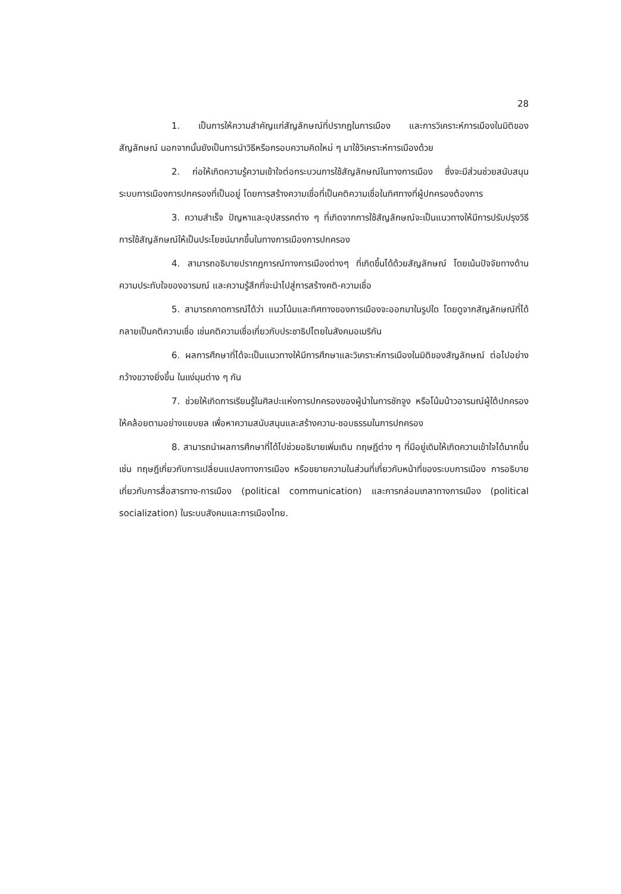28
1. เป็นการให้ความสำคัญแก่สัญลักษณ์ที่ปรากฏในการเมือง และการวิเคราะห์การเมืองในมิติของสัญลักษณ์ นอกจากนั้นยังเป็นการนำวิธีหรือกรอบความคิดใหม่ ๆ มาใช้วิเคราะห์การเมืองด้วย
2. ก่อให้เกิดความรู้ความเข้าใจต่อกระบวนการใช้สัญลักษณ์ในทางการเมือง ซึ่งจะมีส่วนช่วยสนับสนุน ระบบการเมืองการปกครองที่เป็นอยู่ โดยการสร้างความเชื่อที่เป็นคติความเชื่อในทิศทางที่ผู้ปกครองต้องการ
3. ความสำเร็จ ปัญหาและอุปสรรคต่าง ๆ ที่เกิดจากการใช้สัญลักษณ์จะเป็นแนวทางให้มีการปรับปรุงวิธีการใช้สัญลักษณ์ให้เป็นประโยชน์มากขึ้นในทางการเมืองการปกครอง
4. สามารถอธิบายปรากฏการณ์ทางการเมืองต่างๆ ที่เกิดขึ้นได้ด้วยสัญลักษณ์ โดยเน้นปัจจัยทางด้านความประทับใจของอารมณ์ และความรู้สึกที่จะนำไปสู่การสร้างคติ-ความเชื่อ
5. สามารถคาดการณ์ได้ว่า แนวโน้มและทิศทางของการเมืองจะออกมาในรูปใด โดยดูจากสัญลักษณ์ที่ได้กลายเป็นคติความเชื่อ เช่นคติความเชื่อเกี่ยวกับประชาธิปไตยในสังคมอเมริกัน
6. ผลการศึกษาที่ได้จะเป็นแนวทางให้มีการศึกษาและวิเคราะห์การเมืองในมิติของสัญลักษณ์ ต่อไปอย่างกว้างขวางยิ่งขึ้น ในแง่มุมต่าง ๆ กัน
7. ช่วยให้เกิดการเรียนรู้ในศิลปะแห่งการปกครองของผู้นำในการชักจูง หรือโน้มน้าวอารมณ์ผู้ใต้ปกครองให้คล้อยตามอย่างแยบยล เพื่อหาความสนับสนุนและสร้างความ-ชอบธรรมในการปกครอง
8. สามารถนำผลการศึกษาที่ได้ไปช่วยอธิบายเพิ่มเติม ทฤษฎีต่าง ๆ ที่มีอยู่เดิมให้เกิดความเข้าใจได้มากขึ้น เช่น ทฤษฎีเกี่ยวกับการเปลี่ยนแปลงทางการเมือง หรือขยายความในส่วนที่เกี่ยวกับหน้าที่ของระบบการเมือง การอธิบายเกี่ยวกับการสื่อสารทาง-การเมือง (political communication) และการกล่อมเกลาทางการเมือง (political socialization) ในระบบสังคมและการเมืองไทย.